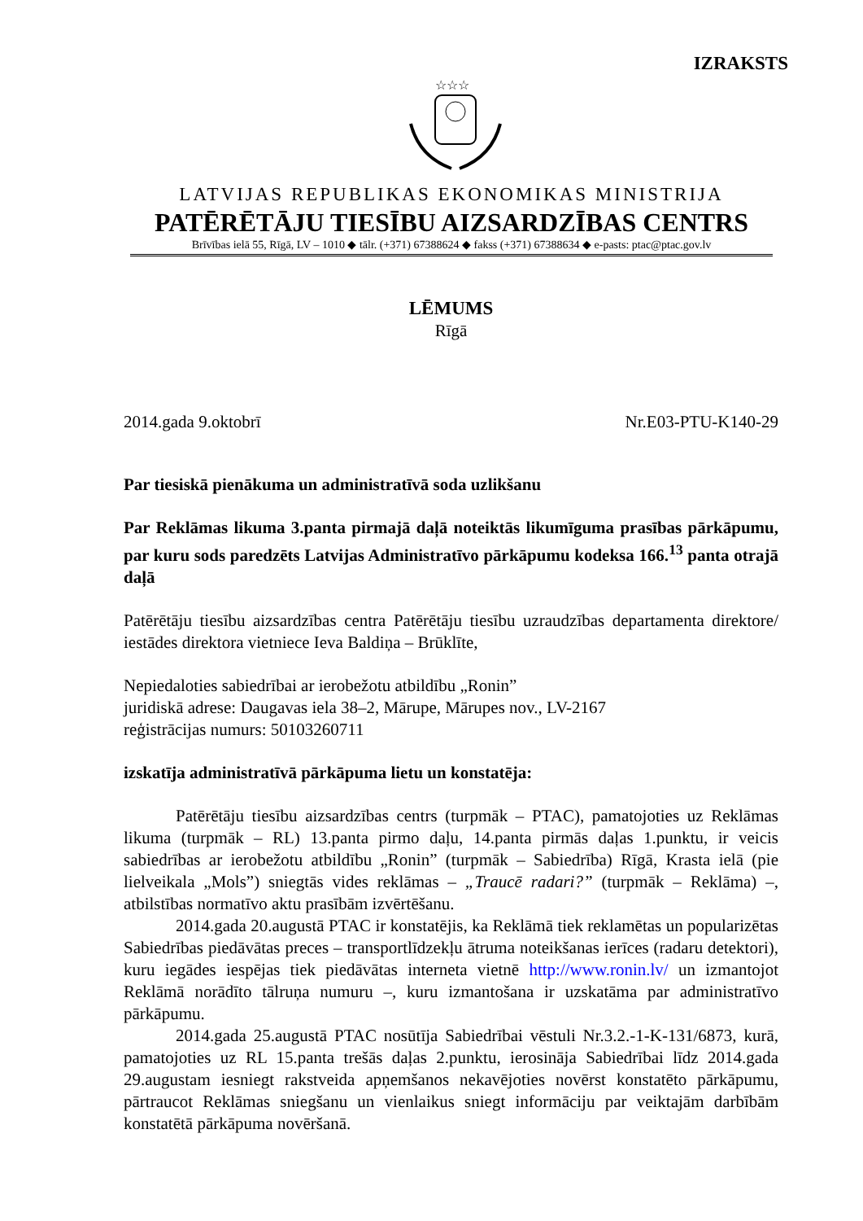IZRAKSTS
☆☆☆
LATVIJAS REPUBLIKAS EKONOMIKAS MINISTRIJA
PATĒRĒTĀJU TIESĪBU AIZSARDZĪBAS CENTRS
Brīvības ielā 55, Rīgā, LV – 1010 ◆ tālr. (+371) 67388624 ◆ fakss (+371) 67388634 ◆ e-pasts: ptac@ptac.gov.lv
LĒMUMS
Rīgā
2014.gada 9.oktobrī Nr.E03-PTU-K140-29
Par tiesiskā pienākuma un administratīvā soda uzlikšanu
Par Reklāmas likuma 3.panta pirmajā daļā noteiktās likumīguma prasības pārkāpumu, par kuru sods paredzēts Latvijas Administratīvo pārkāpumu kodeksa 166.<sup>13</sup> panta otrajā daļā
Patērētāju tiesību aizsardzības centra Patērētāju tiesību uzraudzības departamenta direktore/ iestādes direktora vietniece Ieva Baldiņa – Brūklīte,
Nepiedaloties sabiedrībai ar ierobežotu atbildību „Ronin”
juridiskā adrese: Daugavas iela 38–2, Mārupe, Mārupes nov., LV-2167
reģistrācijas numurs: 50103260711
izskatīja administratīvā pārkāpuma lietu un konstatēja:
Patērētāju tiesību aizsardzības centrs (turpmāk – PTAC), pamatojoties uz Reklāmas likuma (turpmāk – RL) 13.panta pirmo daļu, 14.panta pirmās daļas 1.punktu, ir veicis sabiedrības ar ierobežotu atbildību „Ronin” (turpmāk – Sabiedrība) Rīgā, Krasta ielā (pie lielveikala „Mols”) sniegtās vides reklāmas – „Traucē radari?” (turpmāk – Reklāma) –, atbilstības normatīvo aktu prasībām izvērtēšanu.
2014.gada 20.augustā PTAC ir konstatējis, ka Reklāmā tiek reklamētas un popularizētas Sabiedrības piedāvātas preces – transportlīdzekļu ātruma noteikšanas ierīces (radaru detektori), kuru iegādes iespējas tiek piedāvātas interneta vietnē http://www.ronin.lv/ un izmantojot Reklāmā norādīto tālruņa numuru –, kuru izmantošana ir uzskatāma par administratīvo pārkāpumu.
2014.gada 25.augustā PTAC nosūtīja Sabiedrībai vēstuli Nr.3.2.-1-K-131/6873, kurā, pamatojoties uz RL 15.panta trešās daļas 2.punktu, ierosināja Sabiedrībai līdz 2014.gada 29.augustam iesniegt rakstveida apņemšanos nekavējoties novērst konstatēto pārkāpumu, pārtraucot Reklāmas sniegšanu un vienlaikus sniegt informāciju par veiktajām darbībām konstatētā pārkāpuma novēršanā.